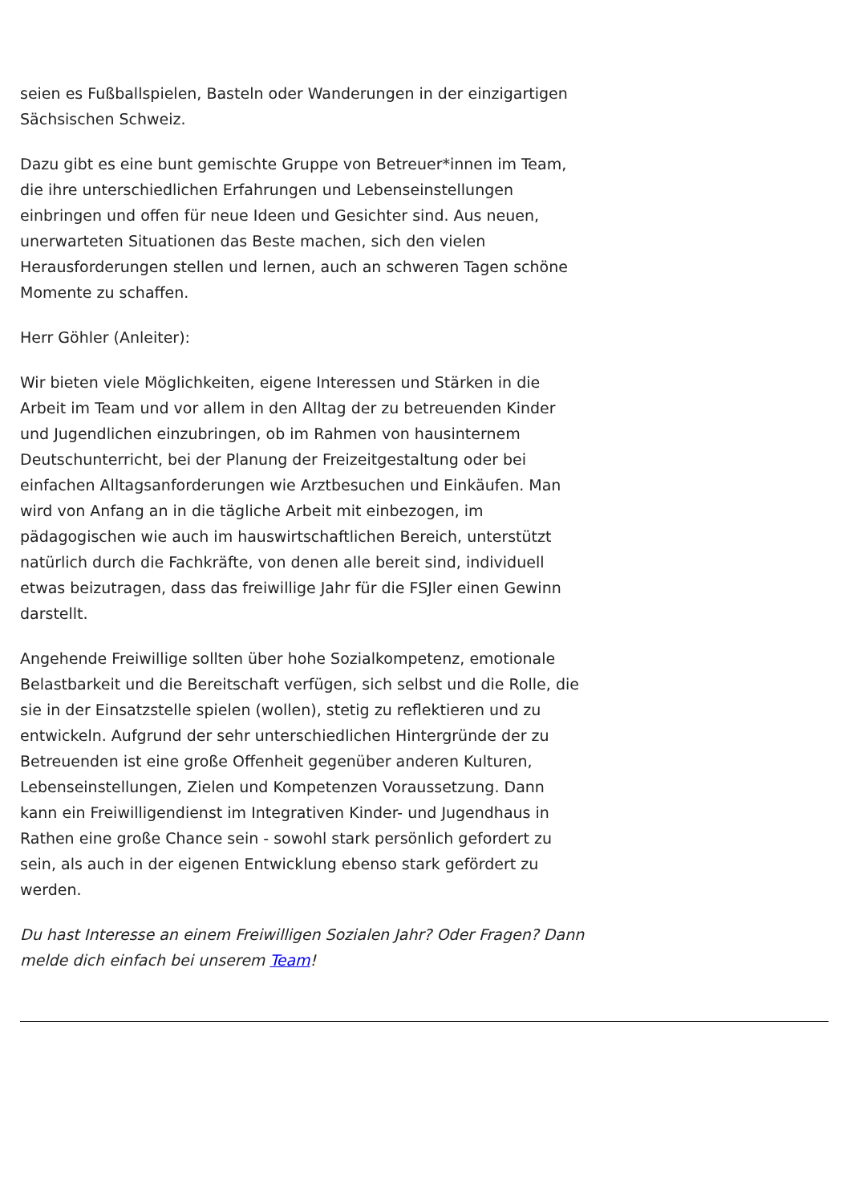seien es Fußballspielen, Basteln oder Wanderungen in der einzigartigen Sächsischen Schweiz.
Dazu gibt es eine bunt gemischte Gruppe von Betreuer*innen im Team, die ihre unterschiedlichen Erfahrungen und Lebenseinstellungen einbringen und offen für neue Ideen und Gesichter sind. Aus neuen, unerwarteten Situationen das Beste machen, sich den vielen Herausforderungen stellen und lernen, auch an schweren Tagen schöne Momente zu schaffen.
Herr Göhler (Anleiter):
Wir bieten viele Möglichkeiten, eigene Interessen und Stärken in die Arbeit im Team und vor allem in den Alltag der zu betreuenden Kinder und Jugendlichen einzubringen, ob im Rahmen von hausinternem Deutschunterricht, bei der Planung der Freizeitgestaltung oder bei einfachen Alltagsanforderungen wie Arztbesuchen und Einkäufen. Man wird von Anfang an in die tägliche Arbeit mit einbezogen, im pädagogischen wie auch im hauswirtschaftlichen Bereich, unterstützt natürlich durch die Fachkräfte, von denen alle bereit sind, individuell etwas beizutragen, dass das freiwillige Jahr für die FSJler einen Gewinn darstellt.
Angehende Freiwillige sollten über hohe Sozialkompetenz, emotionale Belastbarkeit und die Bereitschaft verfügen, sich selbst und die Rolle, die sie in der Einsatzstelle spielen (wollen), stetig zu reflektieren und zu entwickeln. Aufgrund der sehr unterschiedlichen Hintergründe der zu Betreuenden ist eine große Offenheit gegenüber anderen Kulturen, Lebenseinstellungen, Zielen und Kompetenzen Voraussetzung. Dann kann ein Freiwilligendienst im Integrativen Kinder- und Jugendhaus in Rathen eine große Chance sein - sowohl stark persönlich gefordert zu sein, als auch in der eigenen Entwicklung ebenso stark gefördert zu werden.
Du hast Interesse an einem Freiwilligen Sozialen Jahr? Oder Fragen? Dann melde dich einfach bei unserem Team!